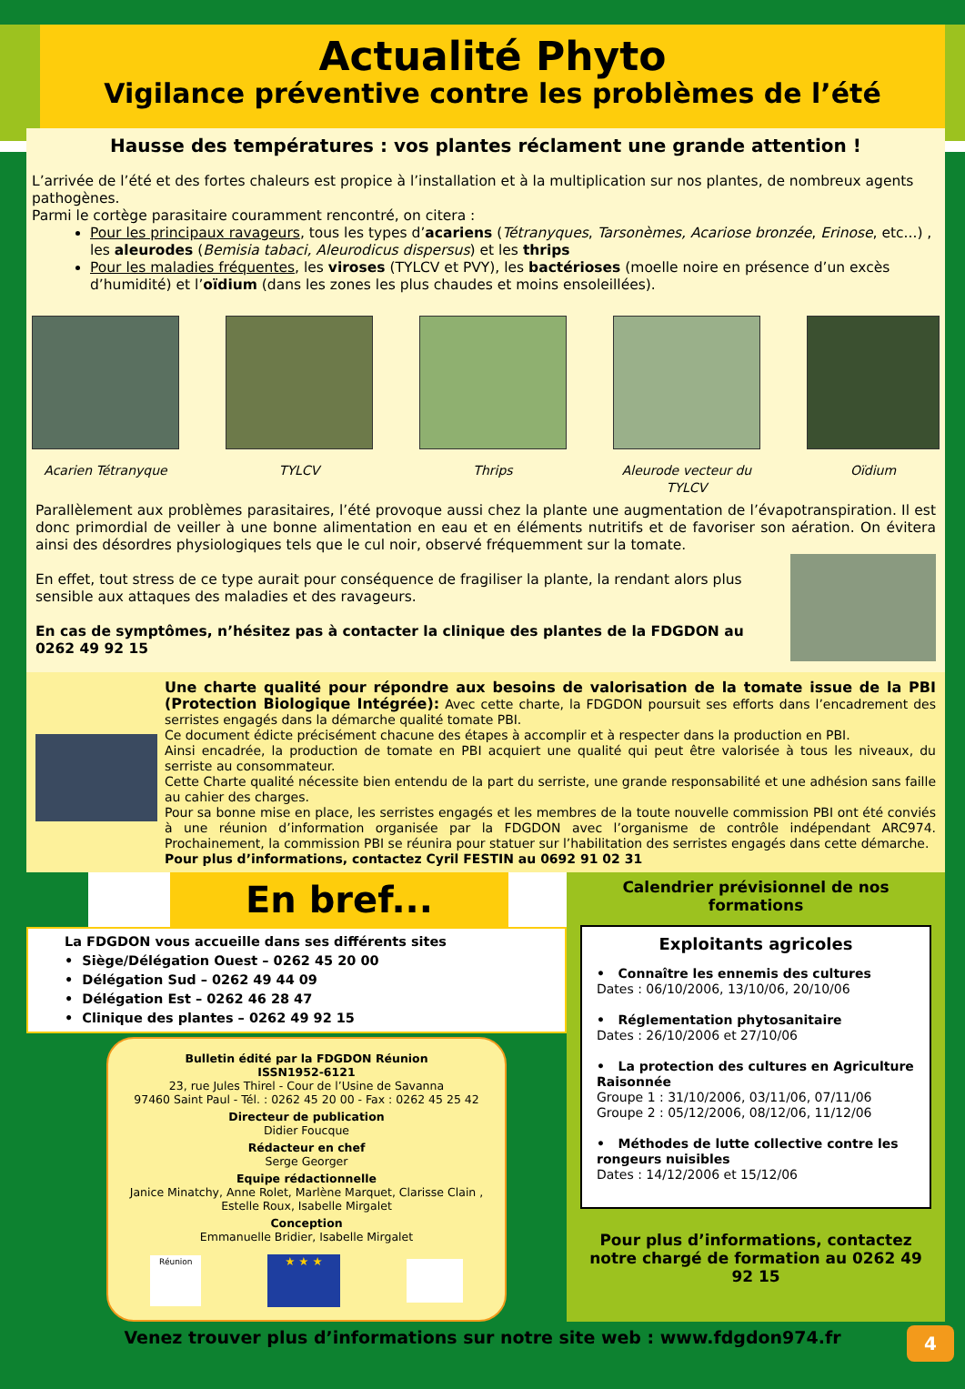Actualité Phyto
Vigilance préventive contre les problèmes de l’été
Hausse des températures : vos plantes réclament une grande attention !
L’arrivée de l’été et des fortes chaleurs est propice à l’installation et à la multiplication sur nos plantes, de nombreux agents pathogènes.
Parmi le cortège parasitaire couramment rencontré, on citera :
Pour les principaux ravageurs, tous les types d’acariens (Tétranyques, Tarsonèmes, Acariose bronzée, Erinose, etc...) , les aleurodes (Bemisia tabaci, Aleurodicus dispersus) et les thrips
Pour les maladies fréquentes, les viroses (TYLCV et PVY), les bactérioses (moelle noire en présence d’un excès d’humidité) et l’oïdium (dans les zones les plus chaudes et moins ensoleillées).
Acarien Tétranyque TYLCV Thrips Aleurode vecteur du TYLCV
Oïdium
Parallèlement aux problèmes parasitaires, l’été provoque aussi chez la plante une augmentation de l’évapotranspiration. Il est donc primordial de veiller à une bonne alimentation en eau et en éléments nutritifs et de favoriser son aération. On évitera ainsi des désordres physiologiques tels que le cul noir, observé fréquemment sur la tomate.
En effet, tout stress de ce type aurait pour conséquence de fragiliser la plante, la rendant alors plus sensible aux attaques des maladies et des ravageurs.
En cas de symptômes, n’hésitez pas à contacter la clinique des plantes de la FDGDON au 0262 49 92 15
Une charte qualité pour répondre aux besoins de valorisation de la tomate issue de la PBI (Protection Biologique Intégrée): Avec cette charte, la FDGDON poursuit ses efforts dans l’encadrement des serristes engagés dans la démarche qualité tomate PBI.
Ce document édicte précisément chacune des étapes à accomplir et à respecter dans la production en PBI.
Ainsi encadrée, la production de tomate en PBI acquiert une qualité qui peut être valorisée à tous les niveaux, du serriste au consommateur.
Cette Charte qualité nécessite bien entendu de la part du serriste, une grande responsabilité et une adhésion sans faille au cahier des charges.
Pour sa bonne mise en place, les serristes engagés et les membres de la toute nouvelle commission PBI ont été conviés à une réunion d’information organisée par la FDGDON avec l’organisme de contrôle indépendant ARC974. Prochainement, la commission PBI se réunira pour statuer sur l’habilitation des serristes engagés dans cette démarche.
Pour plus d’informations, contactez Cyril FESTIN au 0692 91 02 31
En bref...
La FDGDON vous accueille dans ses différents sites
• Siège/Délégation Ouest – 0262 45 20 00
• Délégation Sud – 0262 49 44 09
• Délégation Est – 0262 46 28 47
• Clinique des plantes – 0262 49 92 15
Bulletin édité par la FDGDON Réunion
ISSN1952-6121
23, rue Jules Thirel - Cour de l’Usine de Savanna
97460 Saint Paul - Tél. : 0262 45 20 00 - Fax : 0262 45 25 42
Directeur de publication
Didier Foucque
Rédacteur en chef
Serge Georger
Equipe rédactionnelle
Janice Minatchy, Anne Rolet, Marlène Marquet, Clarisse Clain , Estelle Roux, Isabelle Mirgalet
Conception
Emmanuelle Bridier, Isabelle Mirgalet
Réunion
★ ★ ★
Calendrier prévisionnel de nos formations
Exploitants agricoles
• Connaître les ennemis des cultures
Dates : 06/10/2006, 13/10/06, 20/10/06
• Réglementation phytosanitaire
Dates : 26/10/2006 et 27/10/06
• La protection des cultures en Agriculture Raisonnée
Groupe 1 : 31/10/2006, 03/11/06, 07/11/06
Groupe 2 : 05/12/2006, 08/12/06, 11/12/06
• Méthodes de lutte collective contre les rongeurs nuisibles
Dates : 14/12/2006 et 15/12/06
Pour plus d’informations, contactez notre chargé de formation au 0262 49 92 15
Venez trouver plus d’informations sur notre site web : www.fdgdon974.fr 4